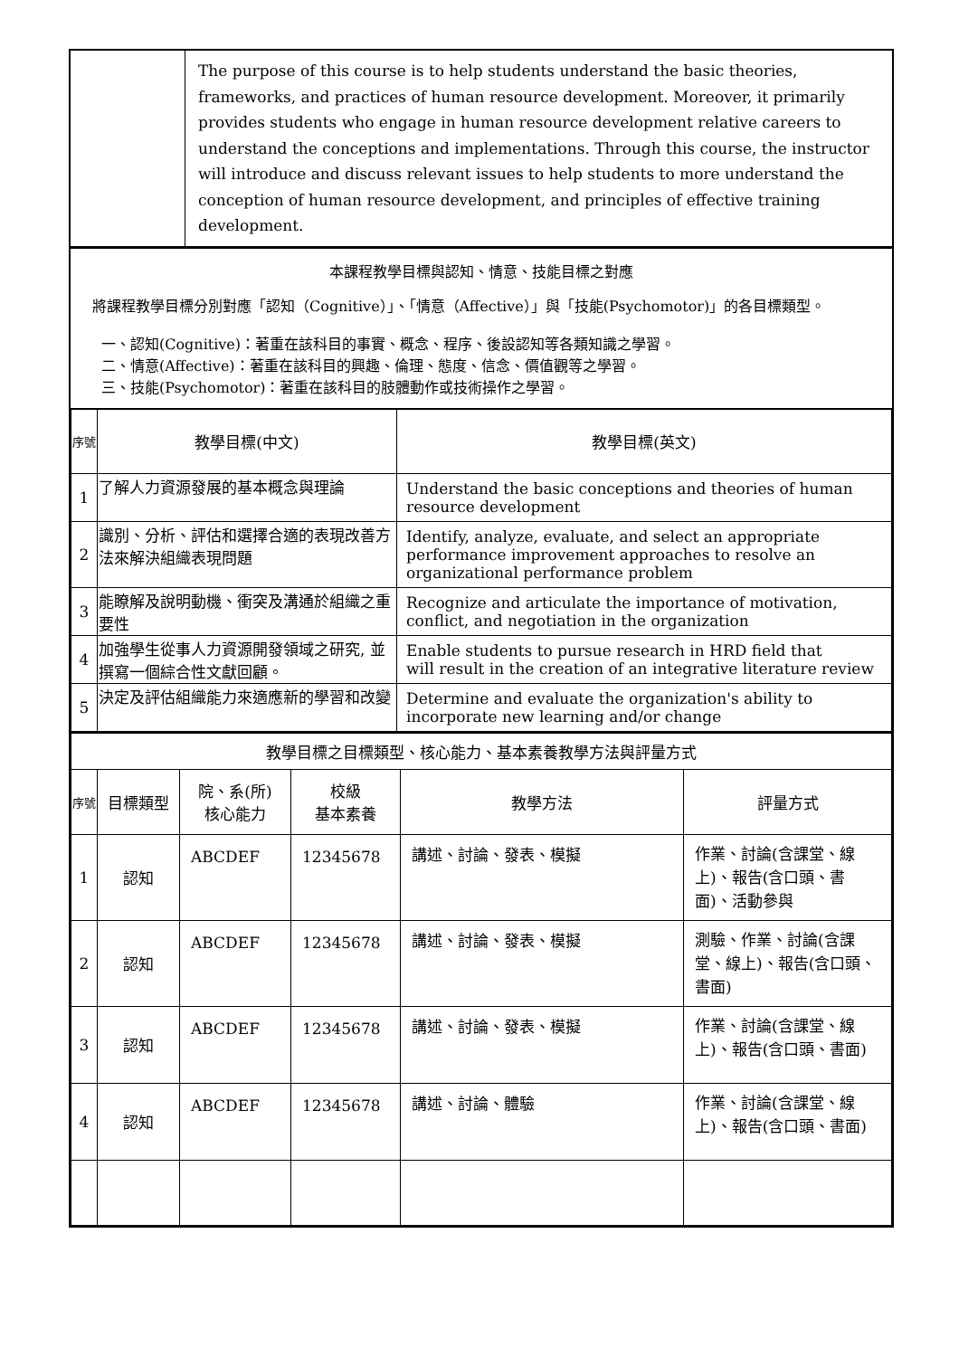| | The purpose of this course is to help students understand the basic theories, frameworks, and practices of human resource development. Moreover, it primarily provides students who engage in human resource development relative careers to understand the conceptions and implementations. Through this course, the instructor will introduce and discuss relevant issues to help students to more understand the conception of human resource development, and principles of effective training development. |
本課程教學目標與認知、情意、技能目標之對應
將課程教學目標分別對應「認知（Cognitive）」、「情意（Affective）」與「技能(Psychomotor)」的各目標類型。
一、認知(Cognitive)：著重在該科目的事實、概念、程序、後設認知等各類知識之學習。
二、情意(Affective)：著重在該科目的興趣、倫理、態度、信念、價值觀等之學習。
三、技能(Psychomotor)：著重在該科目的肢體動作或技術操作之學習。
| 序號 | 教學目標(中文) | 教學目標(英文) |
| --- | --- | --- |
| 1 | 了解人力資源發展的基本概念與理論 | Understand the basic conceptions and theories of human resource development |
| 2 | 識別、分析、評估和選擇合適的表現改善方法來解決組織表現問題 | Identify, analyze, evaluate, and select an appropriate performance improvement approaches to resolve an organizational performance problem |
| 3 | 能瞭解及說明動機、衝突及溝通於組織之重要性 | Recognize and articulate the importance of motivation, conflict, and negotiation in the organization |
| 4 | 加強學生從事人力資源開發領域之研究, 並撰寫一個綜合性文獻回顧。 | Enable students to pursue research in HRD field that will result in the creation of an integrative literature review |
| 5 | 決定及評估組織能力來適應新的學習和改變 | Determine and evaluate the organization's ability to incorporate new learning and/or change |
| 教學目標之目標類型、核心能力、基本素養教學方法與評量方式 | | | | | |
| 序號 | 目標類型 | 院、系(所) 核心能力 | 校級 基本素養 | 教學方法 | 評量方式 |
| 1 | 認知 | ABCDEF | 12345678 | 講述、討論、發表、模擬 | 作業、討論(含課堂、線上)、報告(含口頭、書面)、活動參與 |
| 2 | 認知 | ABCDEF | 12345678 | 講述、討論、發表、模擬 | 測驗、作業、討論(含課堂、線上)、報告(含口頭、書面) |
| 3 | 認知 | ABCDEF | 12345678 | 講述、討論、發表、模擬 | 作業、討論(含課堂、線上)、報告(含口頭、書面) |
| 4 | 認知 | ABCDEF | 12345678 | 講述、討論、體驗 | 作業、討論(含課堂、線上)、報告(含口頭、書面) |